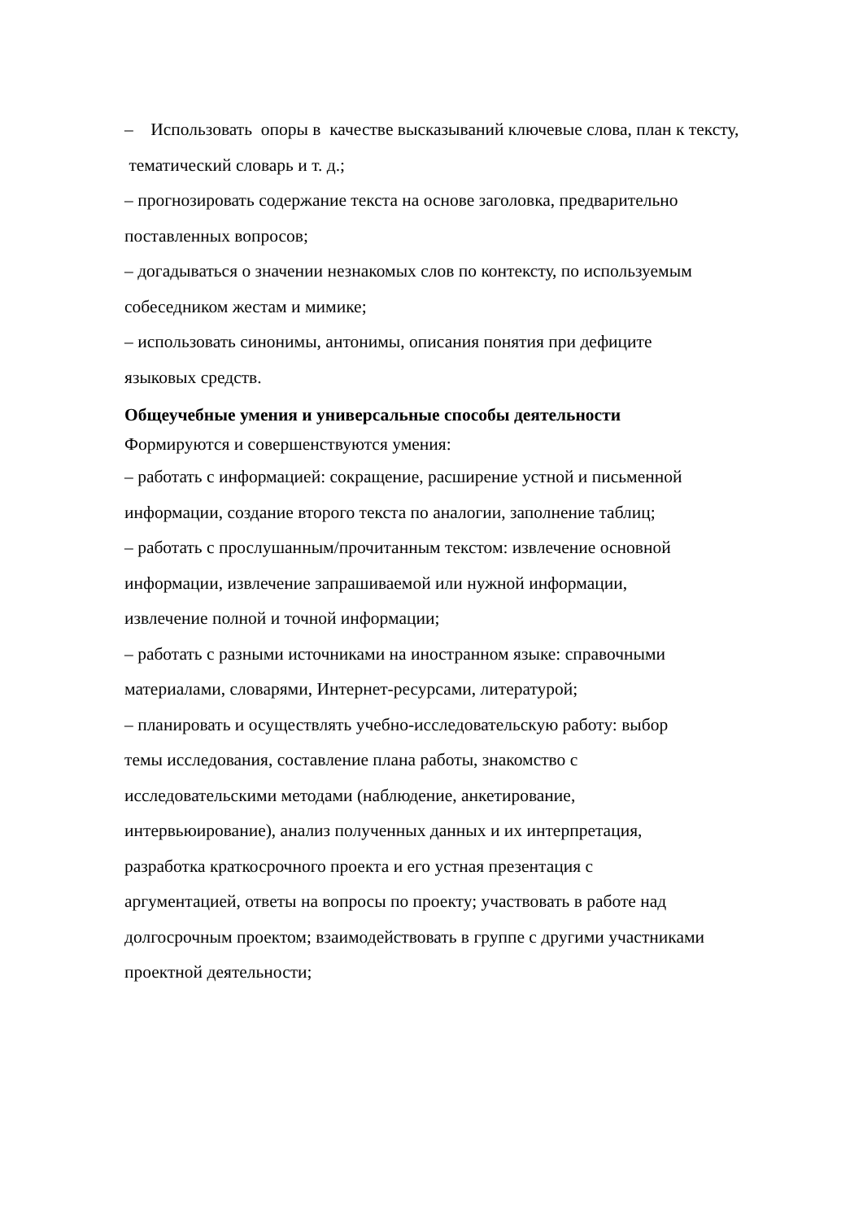– Использовать опоры в качестве высказываний ключевые слова, план к тексту,
тематический словарь и т. д.;
– прогнозировать содержание текста на основе заголовка, предварительно
поставленных вопросов;
– догадываться о значении незнакомых слов по контексту, по используемым
собеседником жестам и мимике;
– использовать синонимы, антонимы, описания понятия при дефиците
языковых средств.
Общеучебные умения и универсальные способы деятельности
Формируются и совершенствуются умения:
– работать с информацией: сокращение, расширение устной и письменной
информации, создание второго текста по аналогии, заполнение таблиц;
– работать с прослушанным/прочитанным текстом: извлечение основной
информации, извлечение запрашиваемой или нужной информации,
извлечение полной и точной информации;
– работать с разными источниками на иностранном языке: справочными
материалами, словарями, Интернет-ресурсами, литературой;
– планировать и осуществлять учебно-исследовательскую работу: выбор
темы исследования, составление плана работы, знакомство с
исследовательскими методами (наблюдение, анкетирование,
интервьюирование), анализ полученных данных и их интерпретация,
разработка краткосрочного проекта и его устная презентация с
аргументацией, ответы на вопросы по проекту; участвовать в работе над
долгосрочным проектом; взаимодействовать в группе с другими участниками
проектной деятельности;